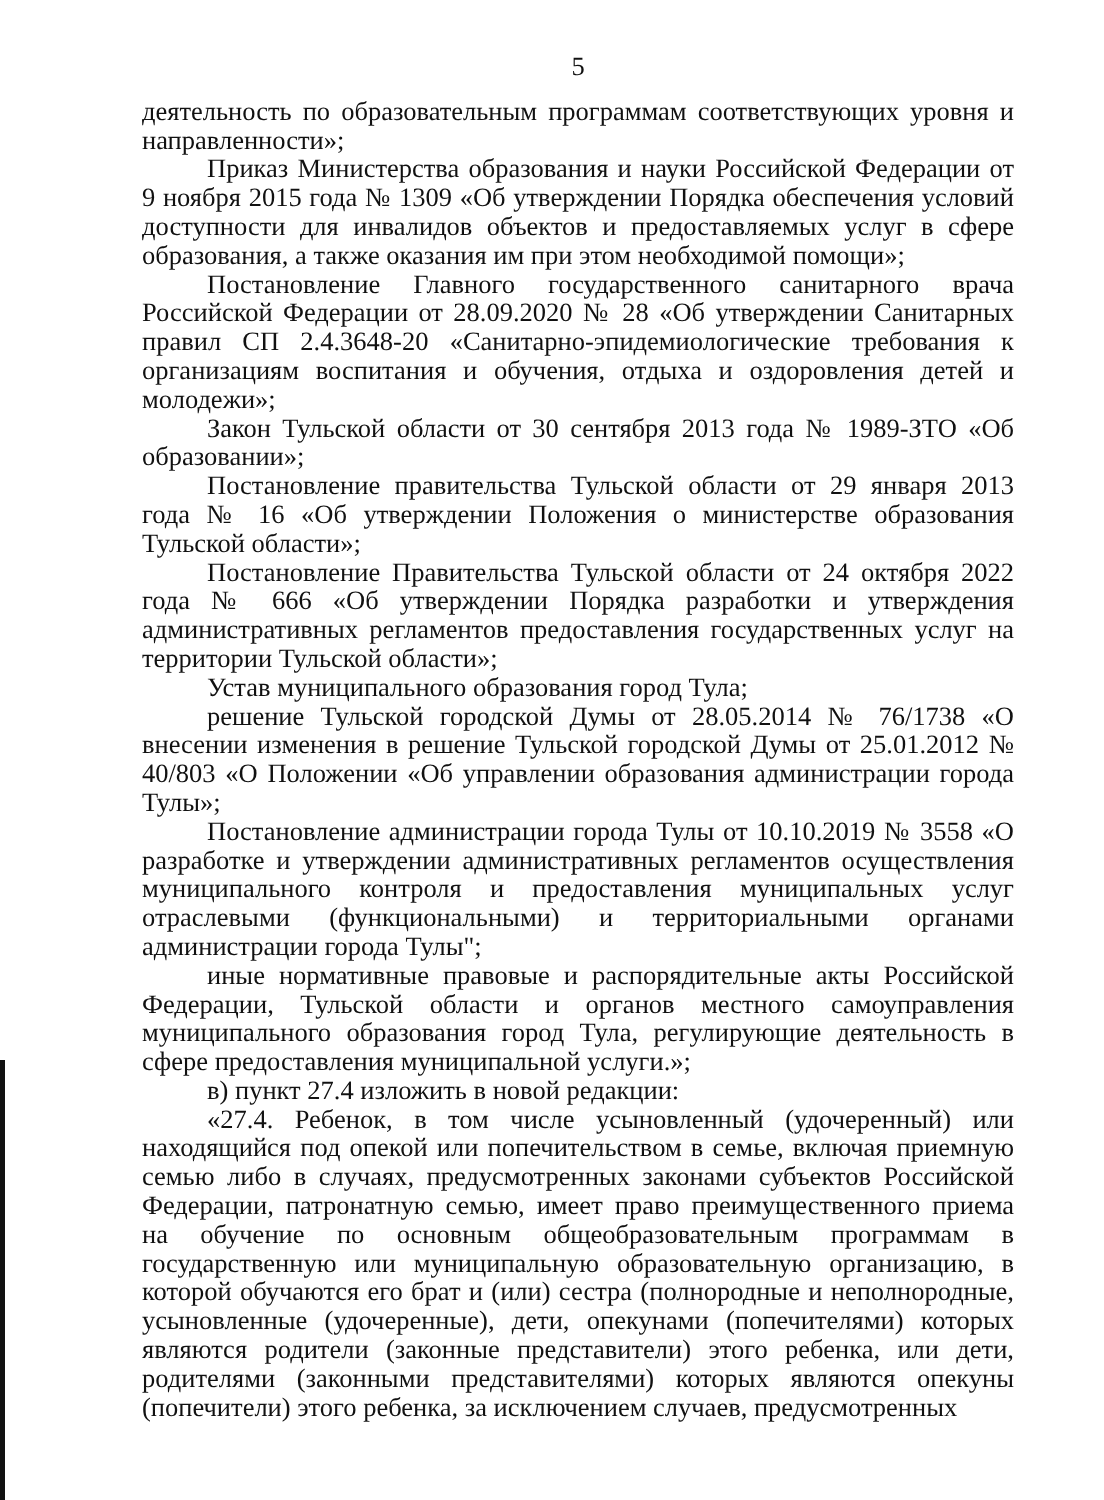5
деятельность по образовательным программам соответствующих уровня и направленности»;
Приказ Министерства образования и науки Российской Федерации от 9 ноября 2015 года № 1309 «Об утверждении Порядка обеспечения условий доступности для инвалидов объектов и предоставляемых услуг в сфере образования, а также оказания им при этом необходимой помощи»;
Постановление Главного государственного санитарного врача Российской Федерации от 28.09.2020 № 28 «Об утверждении Санитарных правил СП 2.4.3648-20 «Санитарно-эпидемиологические требования к организациям воспитания и обучения, отдыха и оздоровления детей и молодежи»;
Закон Тульской области от 30 сентября 2013 года № 1989-ЗТО «Об образовании»;
Постановление правительства Тульской области от 29 января 2013 года № 16 «Об утверждении Положения о министерстве образования Тульской области»;
Постановление Правительства Тульской области от 24 октября 2022 года № 666 «Об утверждении Порядка разработки и утверждения административных регламентов предоставления государственных услуг на территории Тульской области»;
Устав муниципального образования город Тула;
решение Тульской городской Думы от 28.05.2014 № 76/1738 «О внесении изменения в решение Тульской городской Думы от 25.01.2012 № 40/803 «О Положении «Об управлении образования администрации города Тулы»;
Постановление администрации города Тулы от 10.10.2019 № 3558 «О разработке и утверждении административных регламентов осуществления муниципального контроля и предоставления муниципальных услуг отраслевыми (функциональными) и территориальными органами администрации города Тулы";
иные нормативные правовые и распорядительные акты Российской Федерации, Тульской области и органов местного самоуправления муниципального образования город Тула, регулирующие деятельность в сфере предоставления муниципальной услуги.»;
в) пункт 27.4 изложить в новой редакции:
«27.4. Ребенок, в том числе усыновленный (удочеренный) или находящийся под опекой или попечительством в семье, включая приемную семью либо в случаях, предусмотренных законами субъектов Российской Федерации, патронатную семью, имеет право преимущественного приема на обучение по основным общеобразовательным программам в государственную или муниципальную образовательную организацию, в которой обучаются его брат и (или) сестра (полнородные и неполнородные, усыновленные (удочеренные), дети, опекунами (попечителями) которых являются родители (законные представители) этого ребенка, или дети, родителями (законными представителями) которых являются опекуны (попечители) этого ребенка, за исключением случаев, предусмотренных